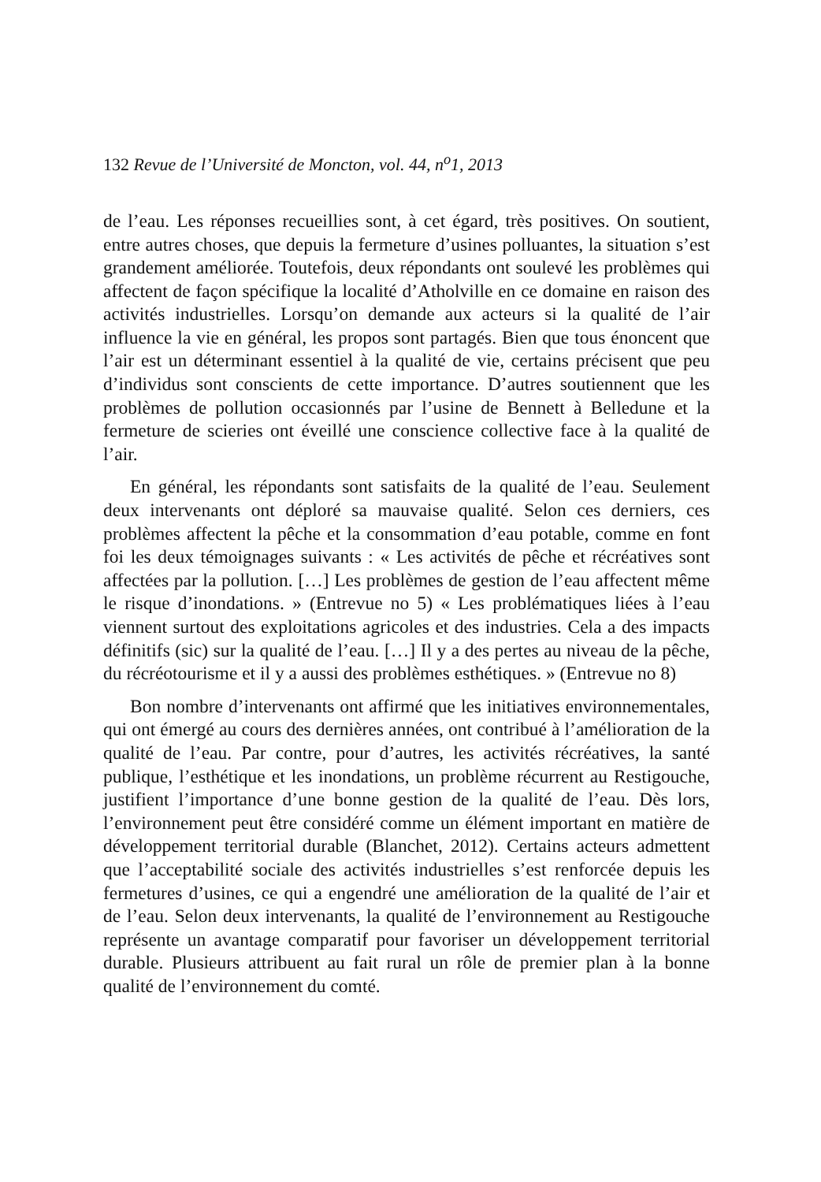132 Revue de l’Université de Moncton, vol. 44, n<sup>o</sup>1, 2013
de l’eau. Les réponses recueillies sont, à cet égard, très positives. On soutient, entre autres choses, que depuis la fermeture d’usines polluantes, la situation s’est grandement améliorée. Toutefois, deux répondants ont soulevé les problèmes qui affectent de façon spécifique la localité d’Atholville en ce domaine en raison des activités industrielles. Lorsqu’on demande aux acteurs si la qualité de l’air influence la vie en général, les propos sont partagés. Bien que tous énoncent que l’air est un déterminant essentiel à la qualité de vie, certains précisent que peu d’individus sont conscients de cette importance. D’autres soutiennent que les problèmes de pollution occasionnés par l’usine de Bennett à Belledune et la fermeture de scieries ont éveillé une conscience collective face à la qualité de l’air.
En général, les répondants sont satisfaits de la qualité de l’eau. Seulement deux intervenants ont déploré sa mauvaise qualité. Selon ces derniers, ces problèmes affectent la pêche et la consommation d’eau potable, comme en font foi les deux témoignages suivants : « Les activités de pêche et récréatives sont affectées par la pollution. […] Les problèmes de gestion de l’eau affectent même le risque d’inondations. » (Entrevue no 5) « Les problématiques liées à l’eau viennent surtout des exploitations agricoles et des industries. Cela a des impacts définitifs (sic) sur la qualité de l’eau. […] Il y a des pertes au niveau de la pêche, du récréotourisme et il y a aussi des problèmes esthétiques. » (Entrevue no 8)
Bon nombre d’intervenants ont affirmé que les initiatives environnementales, qui ont émergé au cours des dernières années, ont contribué à l’amélioration de la qualité de l’eau. Par contre, pour d’autres, les activités récréatives, la santé publique, l’esthétique et les inondations, un problème récurrent au Restigouche, justifient l’importance d’une bonne gestion de la qualité de l’eau. Dès lors, l’environnement peut être considéré comme un élément important en matière de développement territorial durable (Blanchet, 2012). Certains acteurs admettent que l’acceptabilité sociale des activités industrielles s’est renforcée depuis les fermetures d’usines, ce qui a engendré une amélioration de la qualité de l’air et de l’eau. Selon deux intervenants, la qualité de l’environnement au Restigouche représente un avantage comparatif pour favoriser un développement territorial durable. Plusieurs attribuent au fait rural un rôle de premier plan à la bonne qualité de l’environnement du comté.